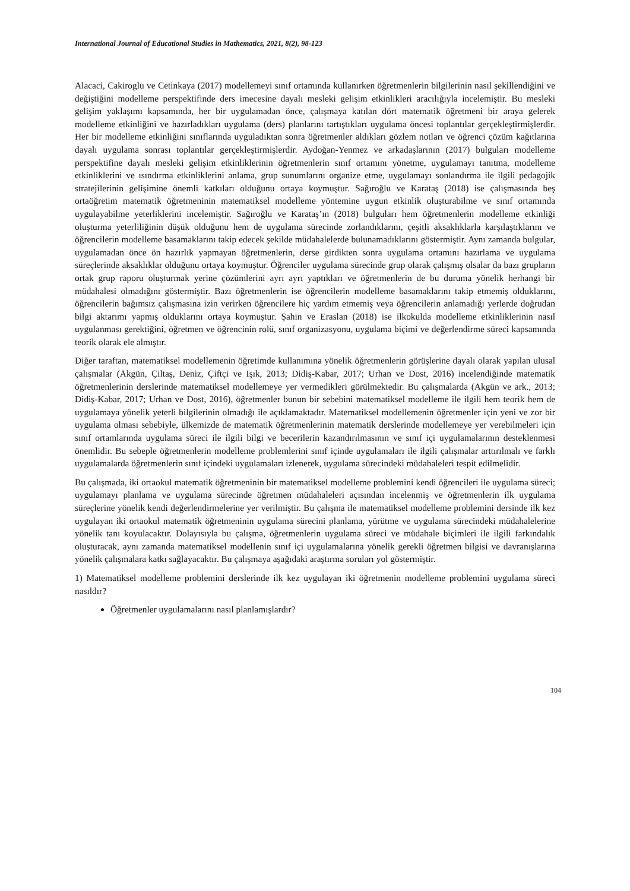International Journal of Educational Studies in Mathematics, 2021, 8(2), 98-123
Alacaci, Cakiroglu ve Cetinkaya (2017) modellemeyi sınıf ortamında kullanırken öğretmenlerin bilgilerinin nasıl şekillendiğini ve değiştiğini modelleme perspektifinde ders imecesine dayalı mesleki gelişim etkinlikleri aracılığıyla incelemiştir. Bu mesleki gelişim yaklaşımı kapsamında, her bir uygulamadan önce, çalışmaya katılan dört matematik öğretmeni bir araya gelerek modelleme etkinliğini ve hazırladıkları uygulama (ders) planlarını tartıştıkları uygulama öncesi toplantılar gerçekleştirmişlerdir. Her bir modelleme etkinliğini sınıflarında uyguladıktan sonra öğretmenler aldıkları gözlem notları ve öğrenci çözüm kağıtlarına dayalı uygulama sonrası toplantılar gerçekleştirmişlerdir. Aydoğan-Yenmez ve arkadaşlarının (2017) bulguları modelleme perspektifine dayalı mesleki gelişim etkinliklerinin öğretmenlerin sınıf ortamını yönetme, uygulamayı tanıtma, modelleme etkinliklerini ve ısındırma etkinliklerini anlama, grup sunumlarını organize etme, uygulamayı sonlandırma ile ilgili pedagojik stratejilerinin gelişimine önemli katkıları olduğunu ortaya koymuştur. Sağıroğlu ve Karataş (2018) ise çalışmasında beş ortaöğretim matematik öğretmeninin matematiksel modelleme yöntemine uygun etkinlik oluşturabilme ve sınıf ortamında uygulayabilme yeterliklerini incelemiştir. Sağıroğlu ve Karataş’ın (2018) bulguları hem öğretmenlerin modelleme etkinliği oluşturma yeterliliğinin düşük olduğunu hem de uygulama sürecinde zorlandıklarını, çeşitli aksaklıklarla karşılaştıklarını ve öğrencilerin modelleme basamaklarını takip edecek şekilde müdahalelerde bulunamadıklarını göstermiştir. Aynı zamanda bulgular, uygulamadan önce ön hazırlık yapmayan öğretmenlerin, derse girdikten sonra uygulama ortamını hazırlama ve uygulama süreçlerinde aksaklıklar olduğunu ortaya koymuştur. Öğrenciler uygulama sürecinde grup olarak çalışmış olsalar da bazı grupların ortak grup raporu oluşturmak yerine çözümlerini ayrı ayrı yaptıkları ve öğretmenlerin de bu duruma yönelik herhangi bir müdahalesi olmadığını göstermiştir. Bazı öğretmenlerin ise öğrencilerin modelleme basamaklarını takip etmemiş olduklarını, öğrencilerin bağımsız çalışmasına izin verirken öğrencilere hiç yardım etmemiş veya öğrencilerin anlamadığı yerlerde doğrudan bilgi aktarımı yapmış olduklarını ortaya koymuştur. Şahin ve Eraslan (2018) ise ilkokulda modelleme etkinliklerinin nasıl uygulanması gerektiğini, öğretmen ve öğrencinin rolü, sınıf organizasyonu, uygulama biçimi ve değerlendirme süreci kapsamında teorik olarak ele almıştır.
Diğer taraftan, matematiksel modellemenin öğretimde kullanımına yönelik öğretmenlerin görüşlerine dayalı olarak yapılan ulusal çalışmalar (Akgün, Çiltaş, Deniz, Çiftçi ve Işık, 2013; Didiş-Kabar, 2017; Urhan ve Dost, 2016) incelendiğinde matematik öğretmenlerinin derslerinde matematiksel modellemeye yer vermedikleri görülmektedir. Bu çalışmalarda (Akgün ve ark., 2013; Didiş-Kabar, 2017; Urhan ve Dost, 2016), öğretmenler bunun bir sebebini matematiksel modelleme ile ilgili hem teorik hem de uygulamaya yönelik yeterli bilgilerinin olmadığı ile açıklamaktadır. Matematiksel modellemenin öğretmenler için yeni ve zor bir uygulama olması sebebiyle, ülkemizde de matematik öğretmenlerinin matematik derslerinde modellemeye yer verebilmeleri için sınıf ortamlarında uygulama süreci ile ilgili bilgi ve becerilerin kazandırılmasının ve sınıf içi uygulamalarının desteklenmesi önemlidir. Bu sebeple öğretmenlerin modelleme problemlerini sınıf içinde uygulamaları ile ilgili çalışmalar arttırılmalı ve farklı uygulamalarda öğretmenlerin sınıf içindeki uygulamaları izlenerek, uygulama sürecindeki müdahaleleri tespit edilmelidir.
Bu çalışmada, iki ortaokul matematik öğretmeninin bir matematiksel modelleme problemini kendi öğrencileri ile uygulama süreci; uygulamayı planlama ve uygulama sürecinde öğretmen müdahaleleri açısından incelenmiş ve öğretmenlerin ilk uygulama süreçlerine yönelik kendi değerlendirmelerine yer verilmiştir. Bu çalışma ile matematiksel modelleme problemini dersinde ilk kez uygulayan iki ortaokul matematik öğretmeninin uygulama sürecini planlama, yürütme ve uygulama sürecindeki müdahalelerine yönelik tanı koyulacaktır. Dolayısıyla bu çalışma, öğretmenlerin uygulama süreci ve müdahale biçimleri ile ilgili farkındalık oluşturacak, aynı zamanda matematiksel modellenin sınıf içi uygulamalarına yönelik gerekli öğretmen bilgisi ve davranışlarına yönelik çalışmalara katkı sağlayacaktır. Bu çalışmaya aşağıdaki araştırma soruları yol göstermiştir.
1) Matematiksel modelleme problemini derslerinde ilk kez uygulayan iki öğretmenin modelleme problemini uygulama süreci nasıldır?
Öğretmenler uygulamalarını nasıl planlamışlardır?
104